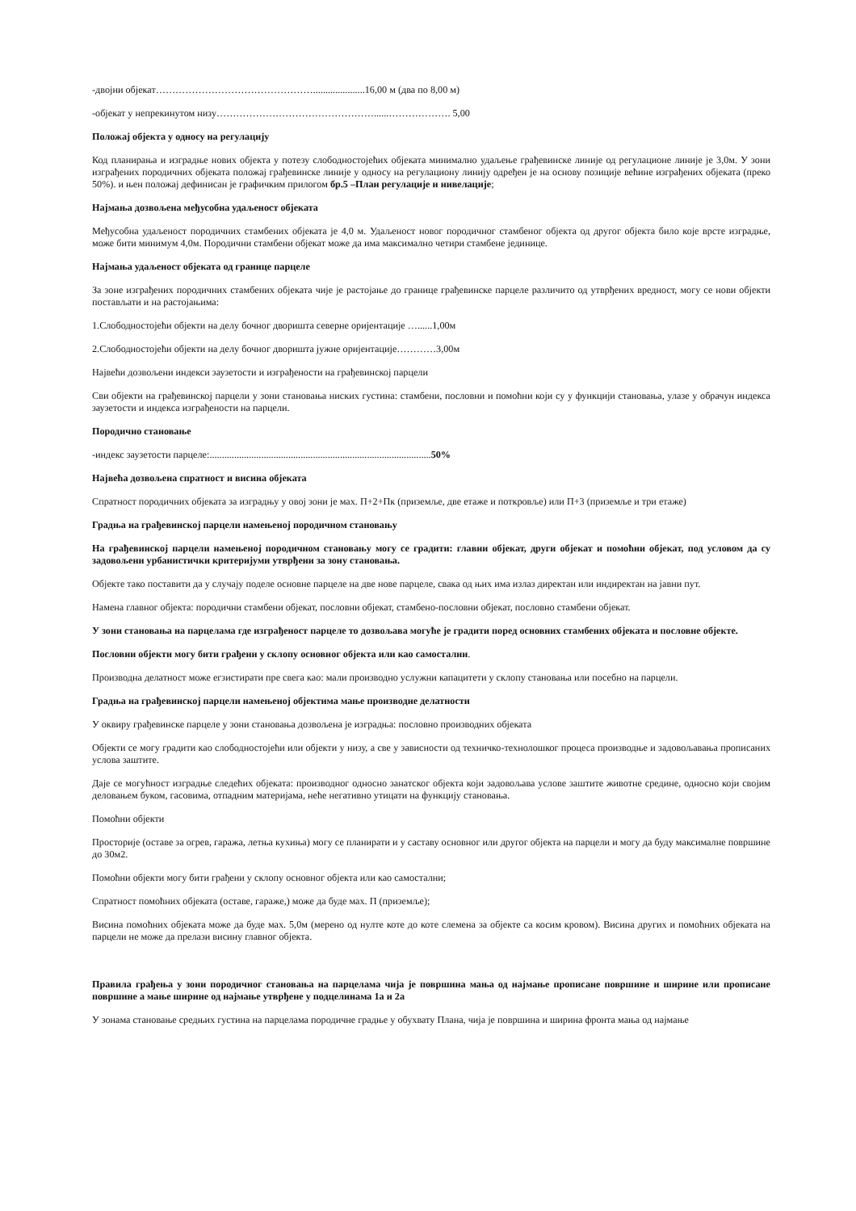-двојни објекат………………………………………….....................16,00 м (два по 8,00 м)
-објекат у непрекинутом низу…………………………………………......………………. 5,00
Положај објекта у односу на регулацију
Код планирања и изградње нових објекта у потезу слободностојећих објеката минимално удаљење грађевинске линије од регулационе линије је 3,0м. У зони изграђених породичних објеката положај грађевинске линије у односу на регулациону линију одређен је на основу позиције већине изграђених објеката (преко 50%). и њен положај дефинисан је графичким прилогом бр.5 –План регулације и нивелације;
Најмања дозвољена међусобна удаљеност објеката
Међусобна удаљеност породичних стамбених објеката је 4,0 м. Удаљеност новог породичног стамбеног објекта од другог објекта било које врсте изградње, може бити минимум 4,0м. Породични стамбени објекат може да има максимално четири стамбене јединице.
Најмања удаљеност објеката од границе парцеле
За зоне изграђених породичних стамбених објеката чије је растојање до границе грађевинске парцеле различито од утврђених вредност, могу се нови објекти постављати и на растојањима:
1.Слободностојећи објекти на делу бочног дворишта северне оријентације …......1,00м
2.Слободностојећи објекти на делу бочног дворишта јужне оријентације…………3,00м
Највећи дозвољени индекси заузетости и изграђености на грађевинској парцели
Сви објекти на грађевинској парцели у зони становања ниских густина: стамбени, пословни и помоћни који су у функцији становања, улазе у обрачун индекса заузетости и индекса изграђености на парцели.
Породично становање
-индекс заузетости парцеле:..........................................................................................50%
Највећа дозвољена спратност и висина објеката
Спратност породичних објеката за изградњу у овој зони је мах. П+2+Пк (приземље, две етаже и поткровље) или П+3 (приземље и три етаже)
Градња на грађевинској парцели намењеној породичном становању
На грађевинској парцели намењеној породичном становању могу се градити: главни објекат, други објекат и помоћни објекат, под условом да су задовољени урбанистички критеријуми утврђени за зону становања.
Објекте тако поставити да у случају поделе основне парцеле на две нове парцеле, свака од њих има излаз директан или индиректан на јавни пут.
Намена главног објекта: породични стамбени објекат, пословни објекат, стамбено-пословни објекат, пословно стамбени објекат.
У зони становања на парцелама где изграђеност парцеле то дозвољава могуће је градити поред основних стамбених објеката и пословне објекте.
Пословни објекти могу бити грађени у склопу основног објекта или као самостални.
Производна делатност може егзистирати пре свега као: мали производно услужни капацитети у склопу становања или посебно на парцели.
Градња на грађевинској парцели намењеној објектима мање производне делатности
У оквиру грађевинске парцеле у зони становања дозвољена је изградња: пословно производних објеката
Објекти се могу градити као слободностојећи или објекти у низу, а све у зависности од техничко-технолошког процеса производње и задовољавања прописаних услова заштите.
Даје се могућност изградње следећих објеката: производног односно занатског објекта који задовољава услове заштите животне средине, односно који својим деловањем буком, гасовима, отпадним материјама, неће негативно утицати на функцију становања.
Помоћни објекти
Просторије (оставе за огрев, гаража, летња кухиња) могу се планирати и у саставу основног или другог објекта на парцели и могу да буду максималне површине до 30м2.
Помоћни објекти могу бити грађени у склопу основног објекта или као самостални;
Спратност помоћних објеката (оставе, гараже,) може да буде мах. П (приземље);
Висина помоћних објеката може да буде мах. 5,0м (мерено од нулте коте до коте слемена за објекте са косим кровом). Висина других и помоћних објеката на парцели не може да прелази висину главног објекта.
Правила грађења у зони породичног становања на парцелама чија је површина мања од најмање прописане површине и ширине или прописане површине а мање ширине од најмање утврђене у подцелинама 1а и 2а
У зонама становање средњих густина на парцелама породичне градње у обухвату Плана, чија је површина и ширина фронта мања од најмање